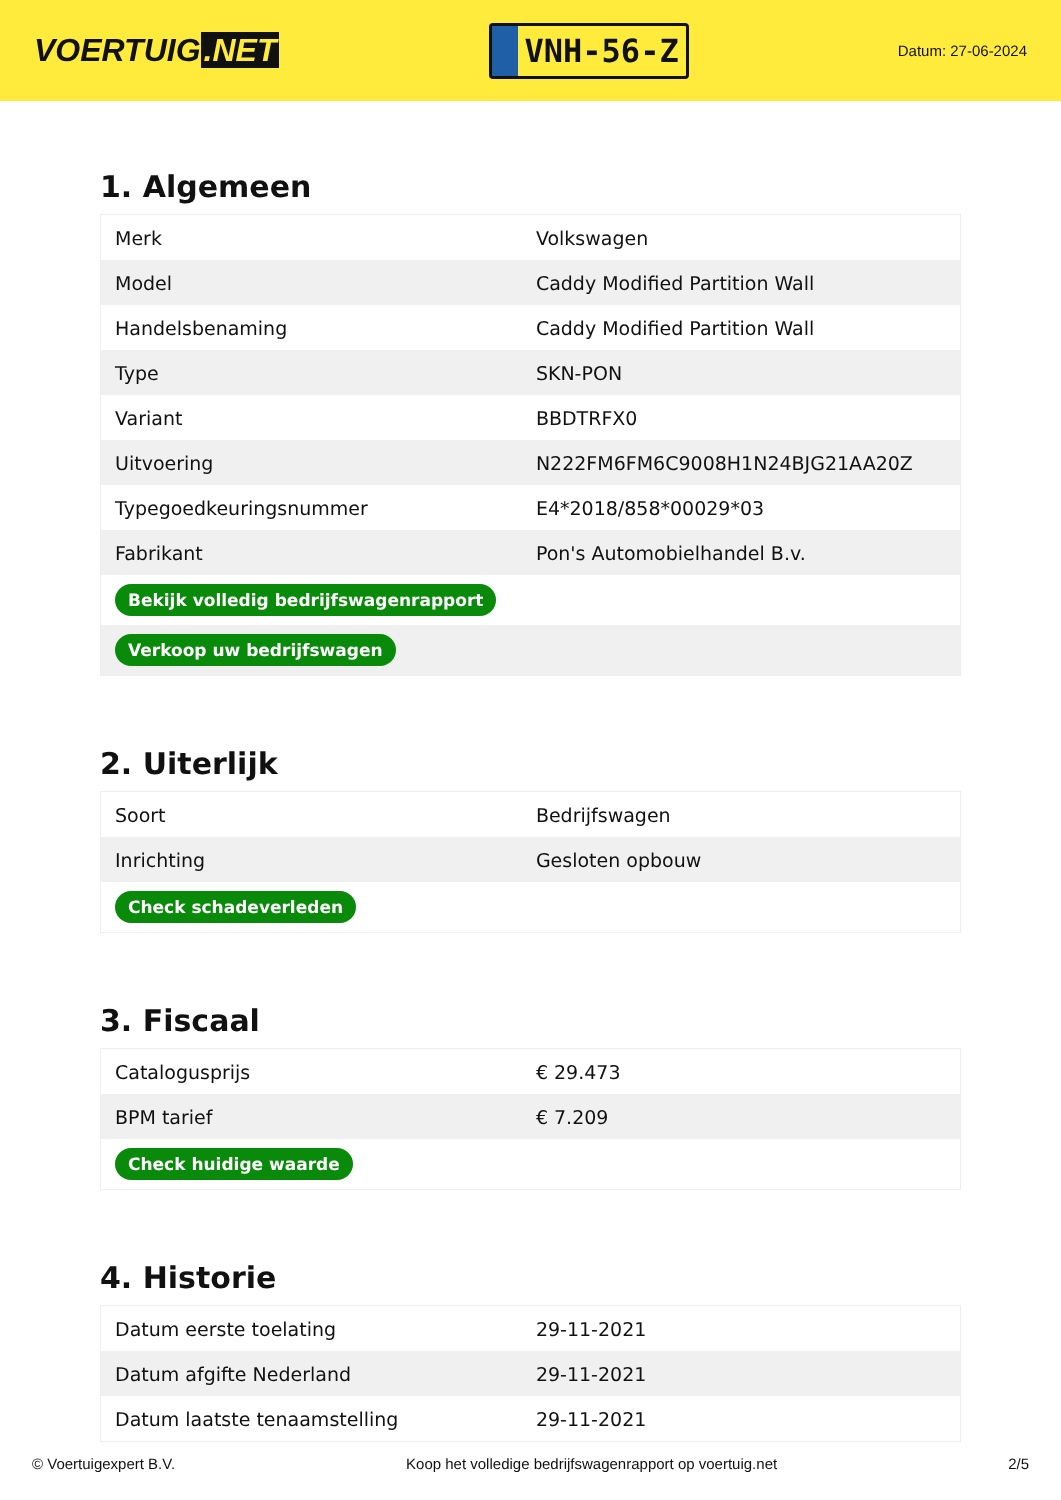VOERTUIG.NET
VNH-56-Z
Datum: 27-06-2024
1. Algemeen
| Merk | Volkswagen |
| Model | Caddy Modified Partition Wall |
| Handelsbenaming | Caddy Modified Partition Wall |
| Type | SKN-PON |
| Variant | BBDTRFX0 |
| Uitvoering | N222FM6FM6C9008H1N24BJG21AA20Z |
| Typegoedkeuringsnummer | E4*2018/858*00029*03 |
| Fabrikant | Pon's Automobielhandel B.v. |
| Bekijk volledig bedrijfswagenrapport | |
| Verkoop uw bedrijfswagen | |
2. Uiterlijk
| Soort | Bedrijfswagen |
| Inrichting | Gesloten opbouw |
| Check schadeverleden | |
3. Fiscaal
| Catalogusprijs | € 29.473 |
| BPM tarief | € 7.209 |
| Check huidige waarde | |
4. Historie
| Datum eerste toelating | 29-11-2021 |
| Datum afgifte Nederland | 29-11-2021 |
| Datum laatste tenaamstelling | 29-11-2021 |
© Voertuigexpert B.V. Koop het volledige bedrijfswagenrapport op voertuig.net 2/5